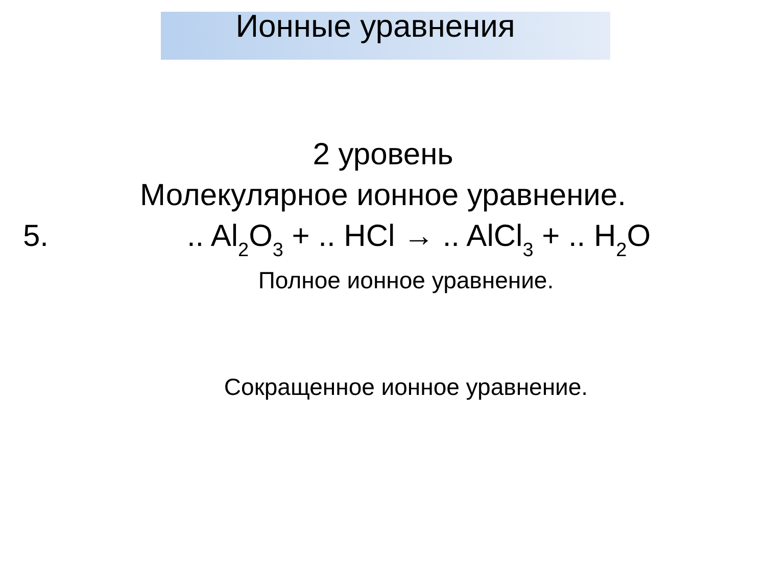Ионные уравнения
2 уровень
Молекулярное ионное уравнение.
5... Al<sub>2</sub>O<sub>3</sub> + .. HCl → .. AlCl<sub>3</sub> + .. H<sub>2</sub>O
Полное ионное уравнение.
Сокращенное ионное уравнение.